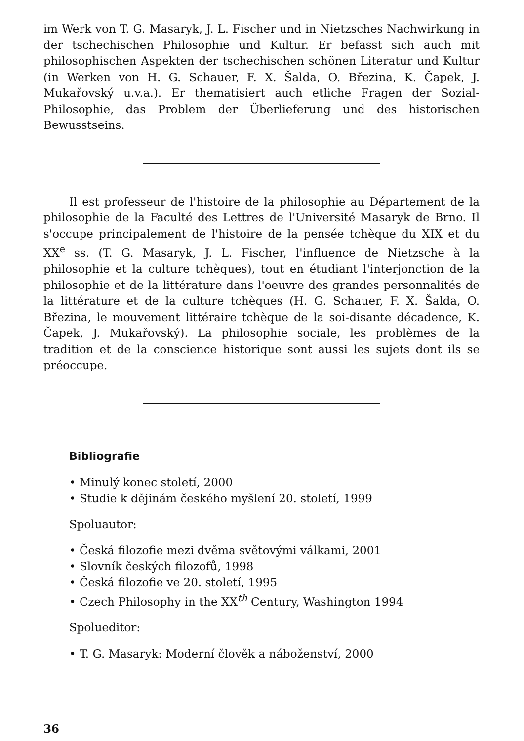im Werk von T. G. Masaryk, J. L. Fischer und in Nietzsches Nachwirkung in der tschechischen Philosophie und Kultur. Er befasst sich auch mit philosophischen Aspekten der tschechischen schönen Literatur und Kultur (in Werken von H. G. Schauer, F. X. Šalda, O. Březina, K. Čapek, J. Mukařovský u.v.a.). Er thematisiert auch etliche Fragen der Sozial-Philosophie, das Problem der Überlieferung und des historischen Bewusstseins.
Il est professeur de l'histoire de la philosophie au Département de la philosophie de la Faculté des Lettres de l'Université Masaryk de Brno. Il s'occupe principalement de l'histoire de la pensée tchèque du XIX et du XX<sup>e</sup> ss. (T. G. Masaryk, J. L. Fischer, l'influence de Nietzsche à la philosophie et la culture tchèques), tout en étudiant l'interjonction de la philosophie et de la littérature dans l'oeuvre des grandes personnalités de la littérature et de la culture tchèques (H. G. Schauer, F. X. Šalda, O. Březina, le mouvement littéraire tchèque de la soi-disante décadence, K. Čapek, J. Mukařovský). La philosophie sociale, les problèmes de la tradition et de la conscience historique sont aussi les sujets dont ils se préoccupe.
Bibliografie
• Minulý konec století, 2000
• Studie k dějinám českého myšlení 20. století, 1999
Spoluautor:
• Česká filozofie mezi dvěma světovými válkami, 2001
• Slovník českých filozofů, 1998
• Česká filozofie ve 20. století, 1995
• Czech Philosophy in the XX<sup>th</sup> Century, Washington 1994
Spolueditor:
• T. G. Masaryk: Moderní člověk a náboženství, 2000
36